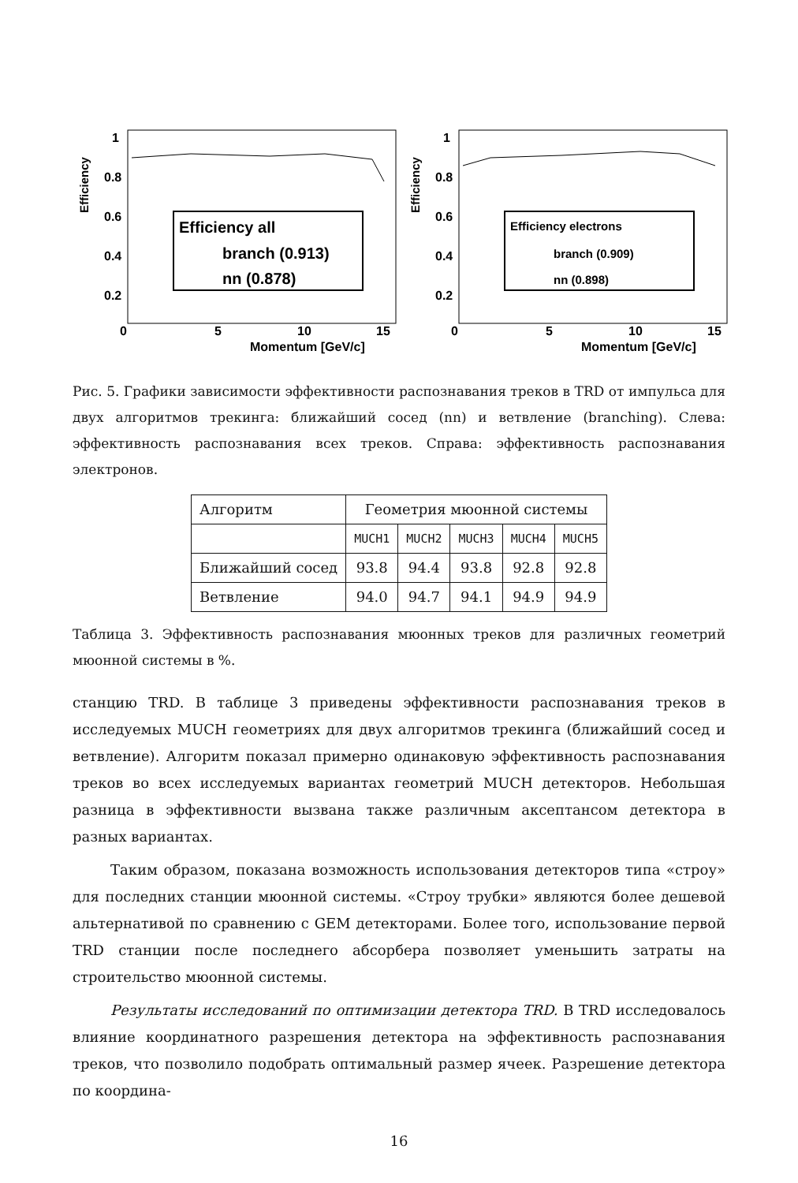Efficiency
1
0.8
0.6
0.4
0.2
0
5
10
15
Momentum [GeV/c]
Efficiency all
branch (0.913)
nn (0.878)
Efficiency
1
0.8
0.6
0.4
0.2
0
5
10
15
Momentum [GeV/c]
Efficiency electrons
branch (0.909)
nn (0.898)
Рис. 5. Графики зависимости эффективности распознавания треков в TRD от импульса для двух алгоритмов трекинга: ближайший сосед (nn) и ветвление (branching). Слева: эффективность распознавания всех треков. Справа: эффективность распознавания электронов.
| Алгоритм | Геометрия мюонной системы | | | | |
| | MUCH1 | MUCH2 | MUCH3 | MUCH4 | MUCH5 |
| Ближайший сосед | 93.8 | 94.4 | 93.8 | 92.8 | 92.8 |
| Ветвление | 94.0 | 94.7 | 94.1 | 94.9 | 94.9 |
Таблица 3. Эффективность распознавания мюонных треков для различных геометрий мюонной системы в %.
станцию TRD. В таблице 3 приведены эффективности распознавания треков в исследуемых MUCH геометриях для двух алгоритмов трекинга (ближайший сосед и ветвление). Алгоритм показал примерно одинаковую эффективность распознавания треков во всех исследуемых вариантах геометрий MUCH детекторов. Небольшая разница в эффективности вызвана также различным аксептансом детектора в разных вариантах.
Таким образом, показана возможность использования детекторов типа «строу» для последних станции мюонной системы. «Строу трубки» являются более дешевой альтернативой по сравнению с GEM детекторами. Более того, использование первой TRD станции после последнего абсорбера позволяет уменьшить затраты на строительство мюонной системы.
Результаты исследований по оптимизации детектора TRD. В TRD исследовалось влияние координатного разрешения детектора на эффективность распознавания треков, что позволило подобрать оптимальный размер ячеек. Разрешение детектора по координа-
16